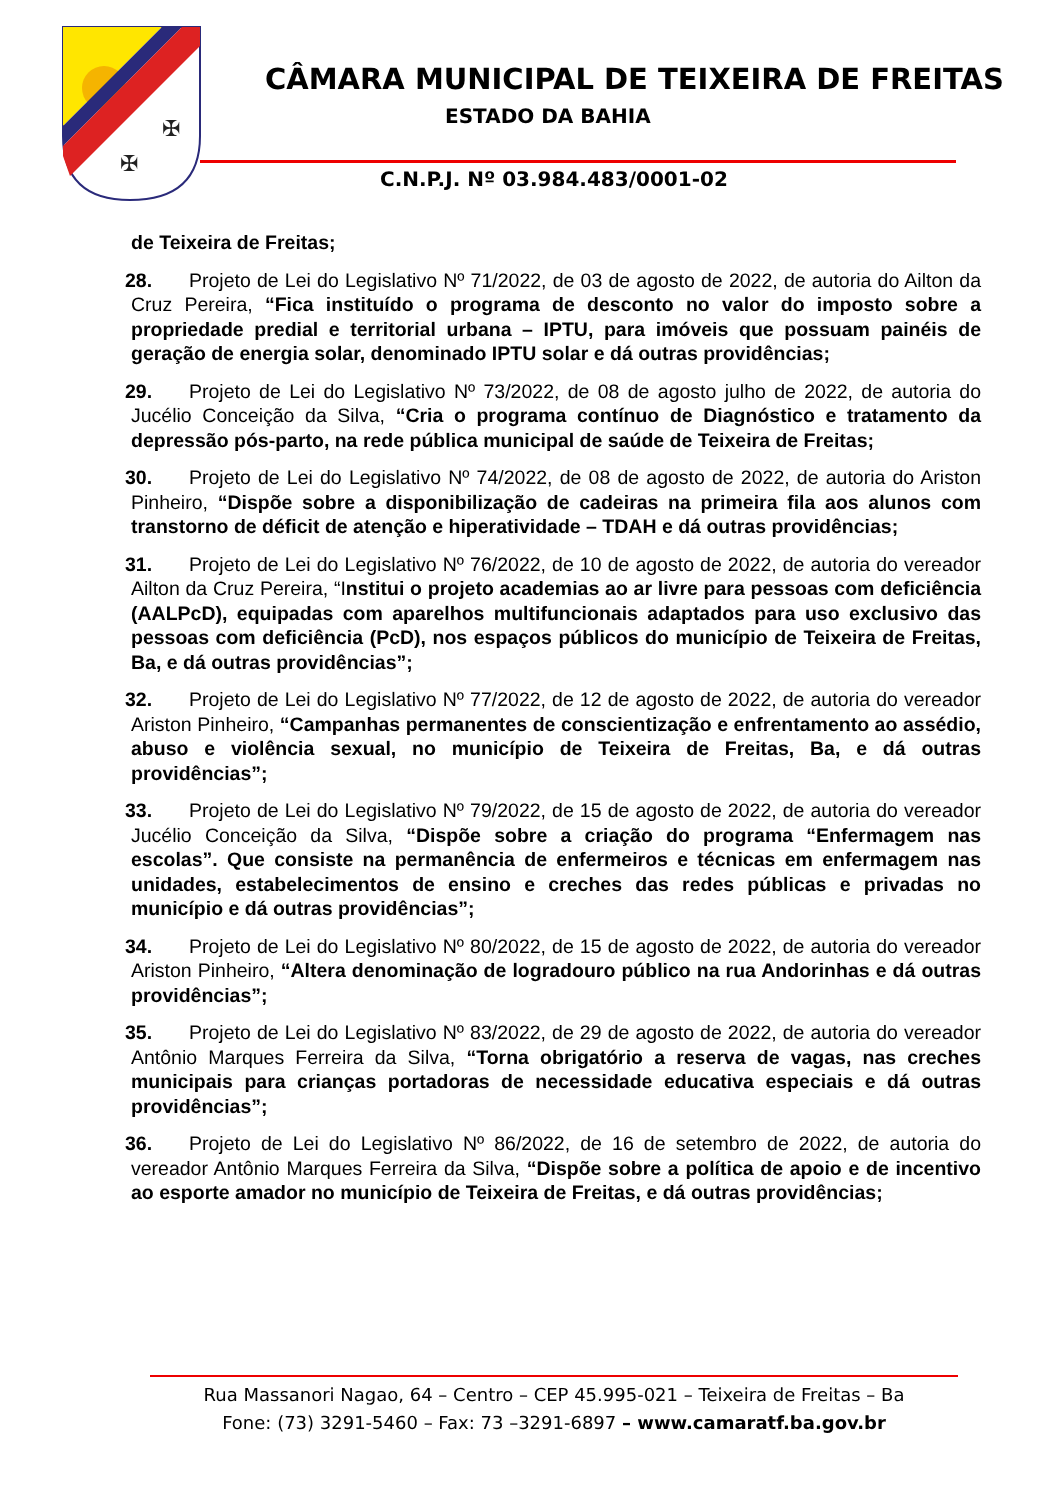✠
✠
CÂMARA MUNICIPAL DE TEIXEIRA DE FREITAS
ESTADO DA BAHIA
C.N.P.J. Nº 03.984.483/0001-02
de Teixeira de Freitas;
28. Projeto de Lei do Legislativo Nº 71/2022, de 03 de agosto de 2022, de autoria do Ailton da Cruz Pereira, “Fica instituído o programa de desconto no valor do imposto sobre a propriedade predial e territorial urbana – IPTU, para imóveis que possuam painéis de geração de energia solar, denominado IPTU solar e dá outras providências;
29. Projeto de Lei do Legislativo Nº 73/2022, de 08 de agosto julho de 2022, de autoria do Jucélio Conceição da Silva, “Cria o programa contínuo de Diagnóstico e tratamento da depressão pós-parto, na rede pública municipal de saúde de Teixeira de Freitas;
30. Projeto de Lei do Legislativo Nº 74/2022, de 08 de agosto de 2022, de autoria do Ariston Pinheiro, “Dispõe sobre a disponibilização de cadeiras na primeira fila aos alunos com transtorno de déficit de atenção e hiperatividade – TDAH e dá outras providências;
31. Projeto de Lei do Legislativo Nº 76/2022, de 10 de agosto de 2022, de autoria do vereador Ailton da Cruz Pereira, “Institui o projeto academias ao ar livre para pessoas com deficiência (AALPcD), equipadas com aparelhos multifuncionais adaptados para uso exclusivo das pessoas com deficiência (PcD), nos espaços públicos do município de Teixeira de Freitas, Ba, e dá outras providências”;
32. Projeto de Lei do Legislativo Nº 77/2022, de 12 de agosto de 2022, de autoria do vereador Ariston Pinheiro, “Campanhas permanentes de conscientização e enfrentamento ao assédio, abuso e violência sexual, no município de Teixeira de Freitas, Ba, e dá outras providências”;
33. Projeto de Lei do Legislativo Nº 79/2022, de 15 de agosto de 2022, de autoria do vereador Jucélio Conceição da Silva, “Dispõe sobre a criação do programa “Enfermagem nas escolas”. Que consiste na permanência de enfermeiros e técnicas em enfermagem nas unidades, estabelecimentos de ensino e creches das redes públicas e privadas no município e dá outras providências”;
34. Projeto de Lei do Legislativo Nº 80/2022, de 15 de agosto de 2022, de autoria do vereador Ariston Pinheiro, “Altera denominação de logradouro público na rua Andorinhas e dá outras providências”;
35. Projeto de Lei do Legislativo Nº 83/2022, de 29 de agosto de 2022, de autoria do vereador Antônio Marques Ferreira da Silva, “Torna obrigatório a reserva de vagas, nas creches municipais para crianças portadoras de necessidade educativa especiais e dá outras providências”;
36. Projeto de Lei do Legislativo Nº 86/2022, de 16 de setembro de 2022, de autoria do vereador Antônio Marques Ferreira da Silva, “Dispõe sobre a política de apoio e de incentivo ao esporte amador no município de Teixeira de Freitas, e dá outras providências;
Rua Massanori Nagao, 64 – Centro – CEP 45.995-021 – Teixeira de Freitas – Ba
Fone: (73) 3291-5460 – Fax: 73 –3291-6897 – www.camaratf.ba.gov.br